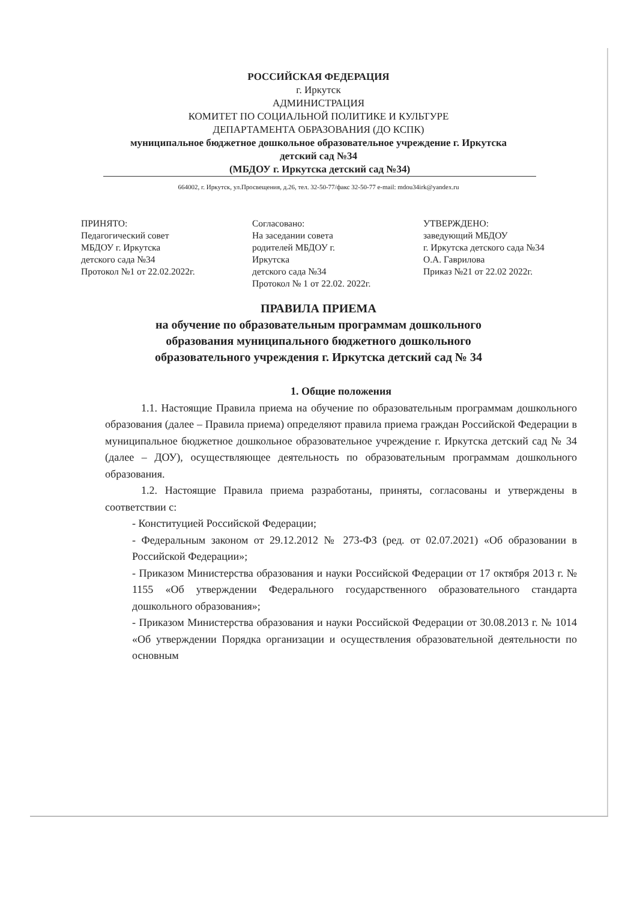РОССИЙСКАЯ ФЕДЕРАЦИЯ
г. Иркутск
АДМИНИСТРАЦИЯ
КОМИТЕТ ПО СОЦИАЛЬНОЙ ПОЛИТИКЕ И КУЛЬТУРЕ
ДЕПАРТАМЕНТА ОБРАЗОВАНИЯ (ДО КСПК)
муниципальное бюджетное дошкольное образовательное учреждение г. Иркутска
детский сад №34
(МБДОУ г. Иркутска детский сад №34)
664002, г. Иркутск, ул.Просвещения, д.26, тел. 32-50-77/факс 32-50-77 e-mail: mdou34irk@yandex.ru
ПРИНЯТО:
Педагогический совет
МБДОУ г. Иркутска
детского сада №34
Протокол №1 от 22.02.2022г.
Согласовано:
На заседании совета
родителей МБДОУ г.
Иркутска
детского сада №34
Протокол № 1 от 22.02. 2022г.
УТВЕРЖДЕНО:
заведующий МБДОУ
г. Иркутска детского сада №34
О.А. Гаврилова
Приказ №21 от 22.02 2022г.
ПРАВИЛА ПРИЕМА
на обучение по образовательным программам дошкольного
образования муниципального бюджетного дошкольного
образовательного учреждения г. Иркутска детский сад № 34
1. Общие положения
1.1. Настоящие Правила приема на обучение по образовательным программам дошкольного образования (далее – Правила приема) определяют правила приема граждан Российской Федерации в муниципальное бюджетное дошкольное образовательное учреждение г. Иркутска детский сад № 34 (далее – ДОУ), осуществляющее деятельность по образовательным программам дошкольного образования.
1.2. Настоящие Правила приема разработаны, приняты, согласованы и утверждены в соответствии с:
- Конституцией Российской Федерации;
- Федеральным законом от 29.12.2012 № 273-ФЗ (ред. от 02.07.2021) «Об образовании в Российской Федерации»;
- Приказом Министерства образования и науки Российской Федерации от 17 октября 2013 г. № 1155 «Об утверждении Федерального государственного образовательного стандарта дошкольного образования»;
- Приказом Министерства образования и науки Российской Федерации от 30.08.2013 г. № 1014 «Об утверждении Порядка организации и осуществления образовательной деятельности по основным